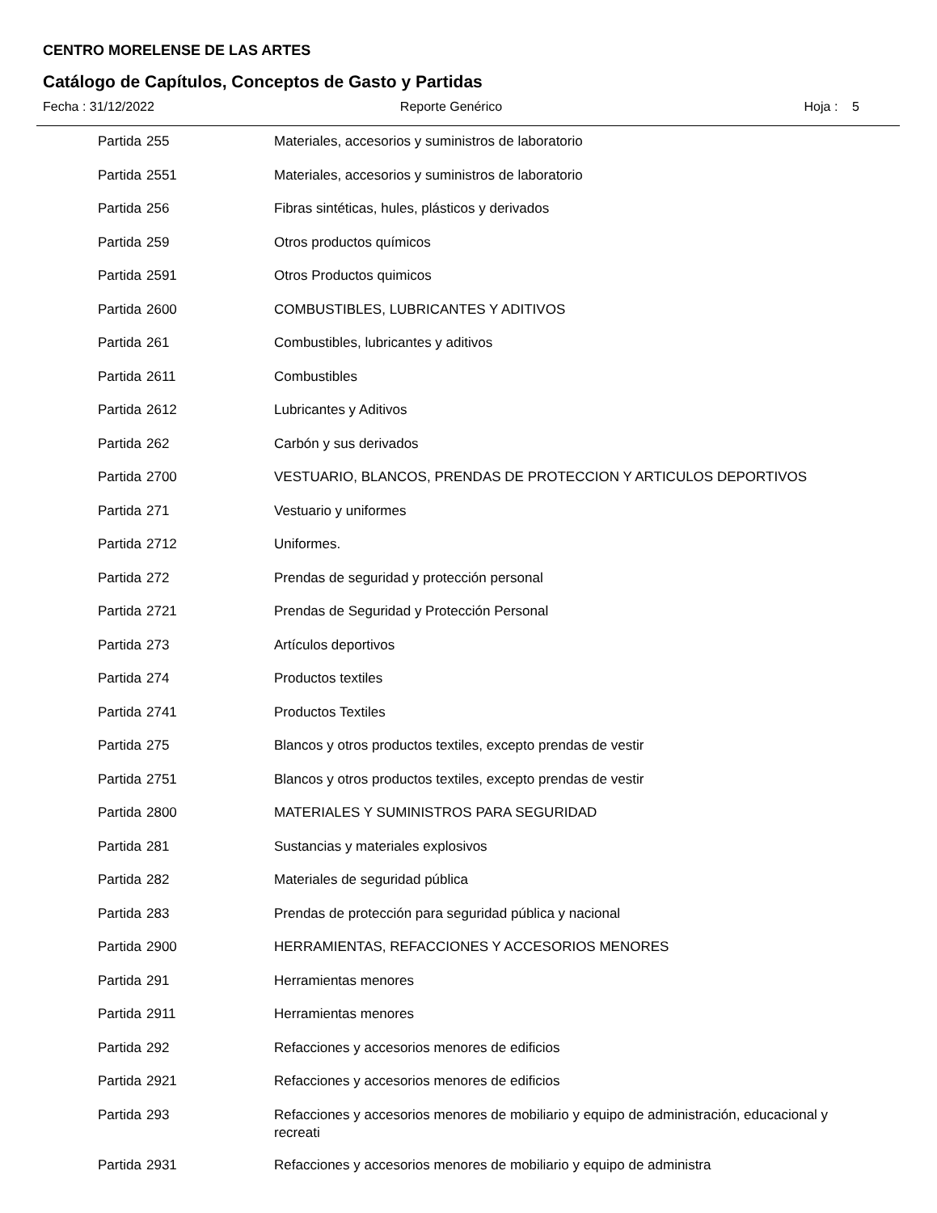CENTRO MORELENSE DE LAS ARTES
Catálogo de Capítulos, Conceptos de Gasto y Partidas
Fecha : 31/12/2022 Reporte Genérico Hoja : 5
| Partida | 255 | Materiales, accesorios y suministros de laboratorio |
| Partida | 2551 | Materiales, accesorios y suministros de laboratorio |
| Partida | 256 | Fibras sintéticas, hules, plásticos y derivados |
| Partida | 259 | Otros productos químicos |
| Partida | 2591 | Otros Productos quimicos |
| Partida | 2600 | COMBUSTIBLES, LUBRICANTES Y ADITIVOS |
| Partida | 261 | Combustibles, lubricantes y aditivos |
| Partida | 2611 | Combustibles |
| Partida | 2612 | Lubricantes y Aditivos |
| Partida | 262 | Carbón y sus derivados |
| Partida | 2700 | VESTUARIO, BLANCOS, PRENDAS DE PROTECCION Y ARTICULOS DEPORTIVOS |
| Partida | 271 | Vestuario y uniformes |
| Partida | 2712 | Uniformes. |
| Partida | 272 | Prendas de seguridad y protección personal |
| Partida | 2721 | Prendas de Seguridad y Protección Personal |
| Partida | 273 | Artículos deportivos |
| Partida | 274 | Productos textiles |
| Partida | 2741 | Productos Textiles |
| Partida | 275 | Blancos y otros productos textiles, excepto prendas de vestir |
| Partida | 2751 | Blancos y otros productos textiles, excepto prendas de vestir |
| Partida | 2800 | MATERIALES Y SUMINISTROS PARA SEGURIDAD |
| Partida | 281 | Sustancias y materiales explosivos |
| Partida | 282 | Materiales de seguridad pública |
| Partida | 283 | Prendas de protección para seguridad pública y nacional |
| Partida | 2900 | HERRAMIENTAS, REFACCIONES Y ACCESORIOS MENORES |
| Partida | 291 | Herramientas menores |
| Partida | 2911 | Herramientas menores |
| Partida | 292 | Refacciones y accesorios menores de edificios |
| Partida | 2921 | Refacciones y accesorios menores de edificios |
| Partida | 293 | Refacciones y accesorios menores de mobiliario y equipo de administración, educacional y recreati |
| Partida | 2931 | Refacciones y accesorios menores de mobiliario y equipo de administra |